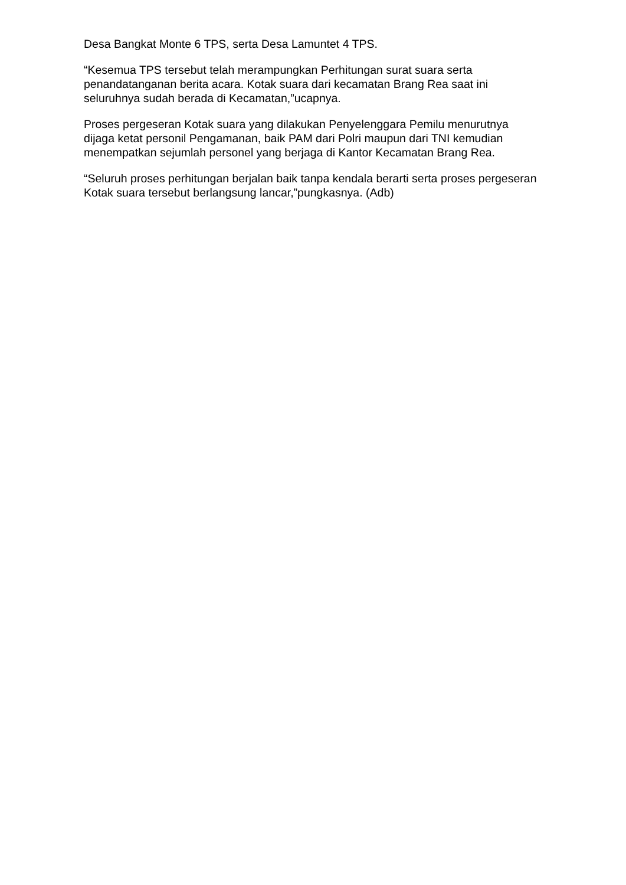Desa Bangkat Monte 6 TPS, serta Desa Lamuntet 4 TPS.
“Kesemua TPS tersebut telah merampungkan Perhitungan surat suara serta penandatanganan berita acara. Kotak suara dari kecamatan Brang Rea saat ini seluruhnya sudah berada di Kecamatan,”ucapnya.
Proses pergeseran Kotak suara yang dilakukan Penyelenggara Pemilu menurutnya dijaga ketat personil Pengamanan, baik PAM dari Polri maupun dari TNI kemudian menempatkan sejumlah personel yang berjaga di Kantor Kecamatan Brang Rea.
“Seluruh proses perhitungan berjalan baik tanpa kendala berarti serta proses pergeseran Kotak suara tersebut berlangsung lancar,”pungkasnya. (Adb)